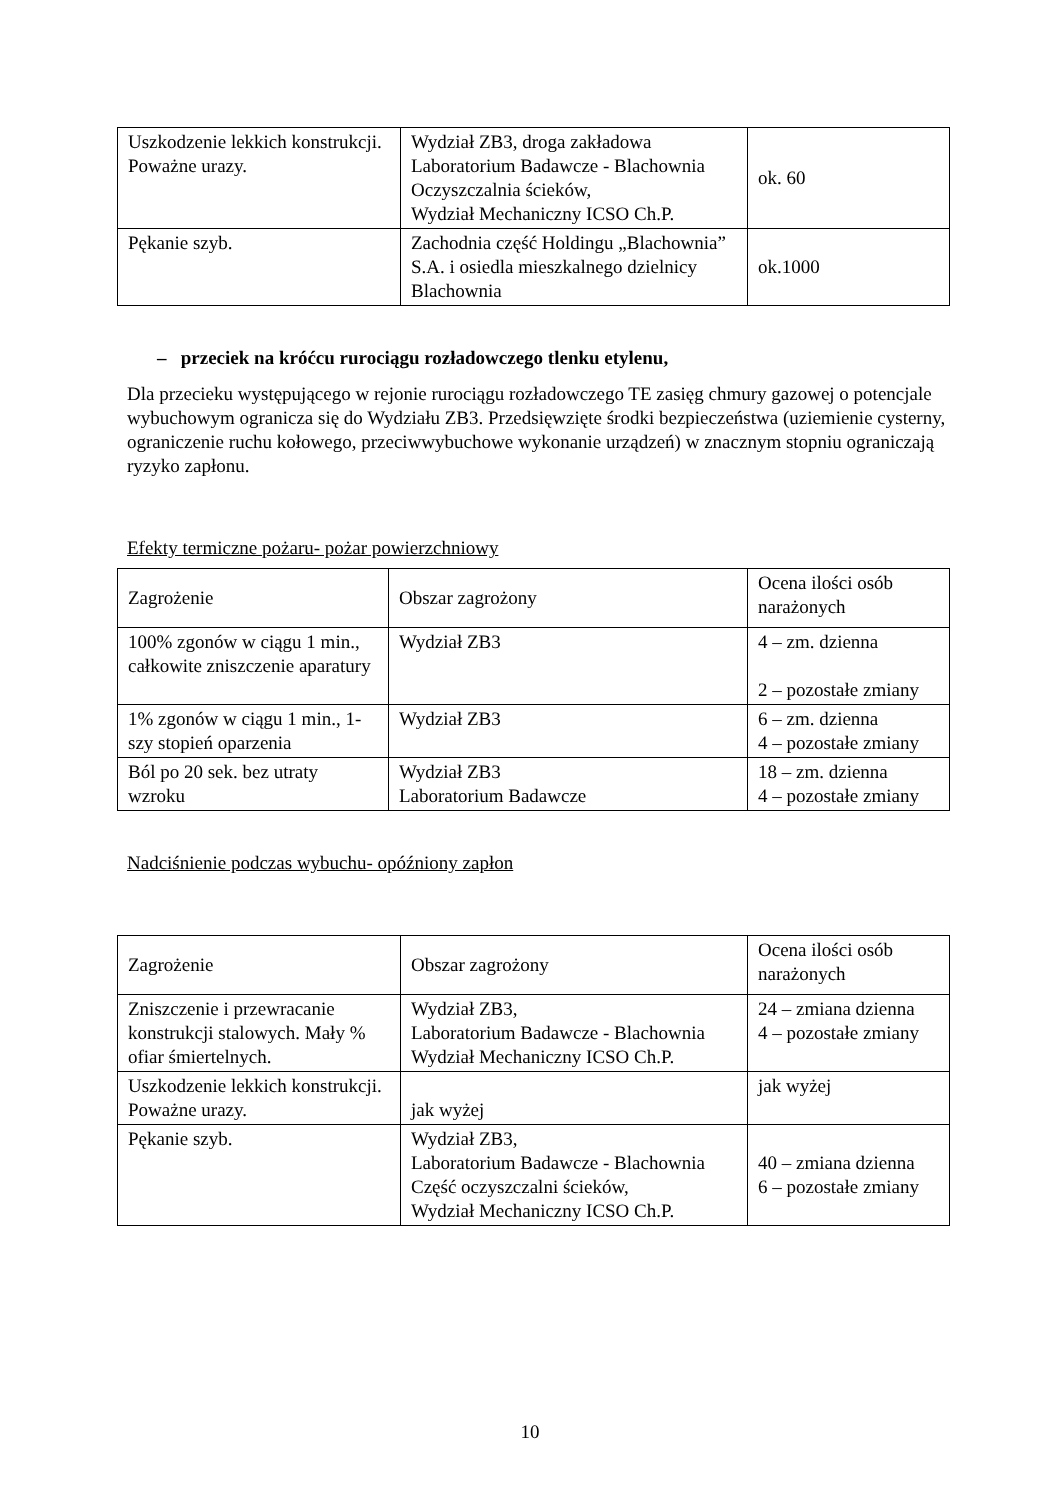| Uszkodzenie lekkich konstrukcji. Poważne urazy. | Wydział ZB3, droga zakładowa Laboratorium Badawcze - Blachownia Oczyszczalnia ścieków, Wydział Mechaniczny ICSO Ch.P. | ok. 60 |
| Pękanie szyb. | Zachodnia część Holdingu „Blachownia” S.A. i osiedla mieszkalnego dzielnicy Blachownia | ok.1000 |
– przeciek na króćcu rurociągu rozładowczego tlenku etylenu,
Dla przecieku występującego w rejonie rurociągu rozładowczego TE zasięg chmury gazowej o potencjale wybuchowym ogranicza się do Wydziału ZB3. Przedsięwzięte środki bezpieczeństwa (uziemienie cysterny, ograniczenie ruchu kołowego, przeciwwybuchowe wykonanie urządzeń) w znacznym stopniu ograniczają ryzyko zapłonu.
Efekty termiczne pożaru- pożar powierzchniowy
| Zagrożenie | Obszar zagrożony | Ocena ilości osób narażonych |
| 100% zgonów w ciągu 1 min., całkowite zniszczenie aparatury | Wydział ZB3 | 4 – zm. dzienna 2 – pozostałe zmiany |
| 1% zgonów w ciągu 1 min., 1-szy stopień oparzenia | Wydział ZB3 | 6 – zm. dzienna 4 – pozostałe zmiany |
| Ból po 20 sek. bez utraty wzroku | Wydział ZB3 Laboratorium Badawcze | 18 – zm. dzienna 4 – pozostałe zmiany |
Nadciśnienie podczas wybuchu- opóźniony zapłon
| Zagrożenie | Obszar zagrożony | Ocena ilości osób narażonych |
| Zniszczenie i przewracanie konstrukcji stalowych. Mały % ofiar śmiertelnych. | Wydział ZB3, Laboratorium Badawcze - Blachownia Wydział Mechaniczny ICSO Ch.P. | 24 – zmiana dzienna 4 – pozostałe zmiany |
| Uszkodzenie lekkich konstrukcji. Poważne urazy. | jak wyżej | jak wyżej |
| Pękanie szyb. | Wydział ZB3, Laboratorium Badawcze - Blachownia Część oczyszczalni ścieków, Wydział Mechaniczny ICSO Ch.P. | 40 – zmiana dzienna 6 – pozostałe zmiany |
10